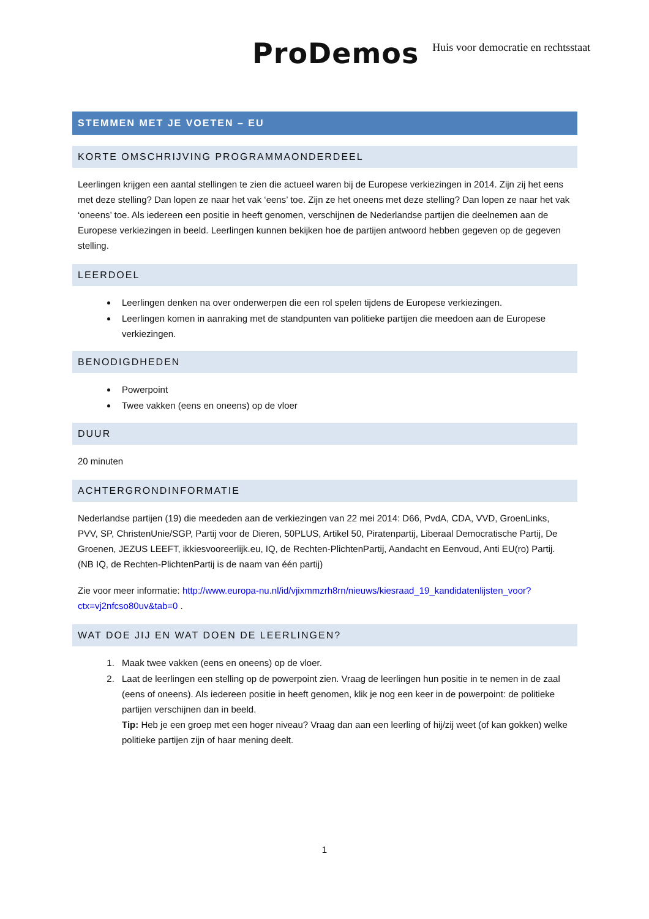ProDemos Huis voor democratie en rechtsstaat
STEMMEN MET JE VOETEN – EU
KORTE OMSCHRIJVING PROGRAMMAONDERDEEL
Leerlingen krijgen een aantal stellingen te zien die actueel waren bij de Europese verkiezingen in 2014. Zijn zij het eens met deze stelling? Dan lopen ze naar het vak ‘eens’ toe. Zijn ze het oneens met deze stelling? Dan lopen ze naar het vak ‘oneens’ toe. Als iedereen een positie in heeft genomen, verschijnen de Nederlandse partijen die deelnemen aan de Europese verkiezingen in beeld. Leerlingen kunnen bekijken hoe de partijen antwoord hebben gegeven op de gegeven stelling.
LEERDOEL
Leerlingen denken na over onderwerpen die een rol spelen tijdens de Europese verkiezingen.
Leerlingen komen in aanraking met de standpunten van politieke partijen die meedoen aan de Europese verkiezingen.
BENODIGDHEDEN
Powerpoint
Twee vakken (eens en oneens) op de vloer
DUUR
20 minuten
ACHTERGRONDINFORMATIE
Nederlandse partijen (19) die meededen aan de verkiezingen van 22 mei 2014: D66, PvdA, CDA, VVD, GroenLinks, PVV, SP, ChristenUnie/SGP, Partij voor de Dieren, 50PLUS, Artikel 50, Piratenpartij, Liberaal Democratische Partij, De Groenen, JEZUS LEEFT, ikkiesvooreerlijk.eu, IQ, de Rechten-PlichtenPartij, Aandacht en Eenvoud, Anti EU(ro) Partij. (NB IQ, de Rechten-PlichtenPartij is de naam van één partij)
Zie voor meer informatie: http://www.europa-nu.nl/id/vjixmmzrh8rn/nieuws/kiesraad_19_kandidatenlijsten_voor?ctx=vj2nfcso80uv&tab=0 .
WAT DOE JIJ EN WAT DOEN DE LEERLINGEN?
1. Maak twee vakken (eens en oneens) op de vloer.
2. Laat de leerlingen een stelling op de powerpoint zien. Vraag de leerlingen hun positie in te nemen in de zaal (eens of oneens). Als iedereen positie in heeft genomen, klik je nog een keer in de powerpoint: de politieke partijen verschijnen dan in beeld.
Tip: Heb je een groep met een hoger niveau? Vraag dan aan een leerling of hij/zij weet (of kan gokken) welke politieke partijen zijn of haar mening deelt.
1